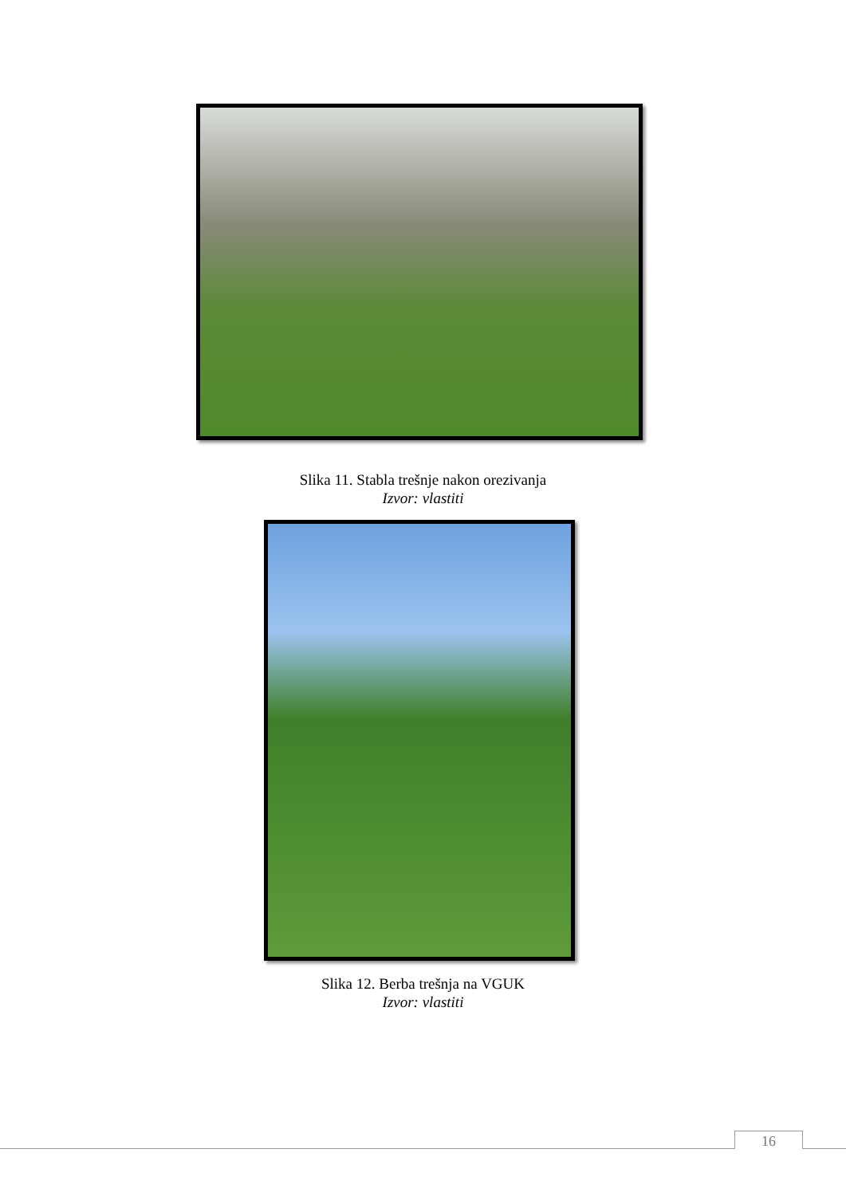Slika 11. Stabla trešnje nakon orezivanja
Izvor: vlastiti
Slika 12. Berba trešnja na VGUK
Izvor: vlastiti
16